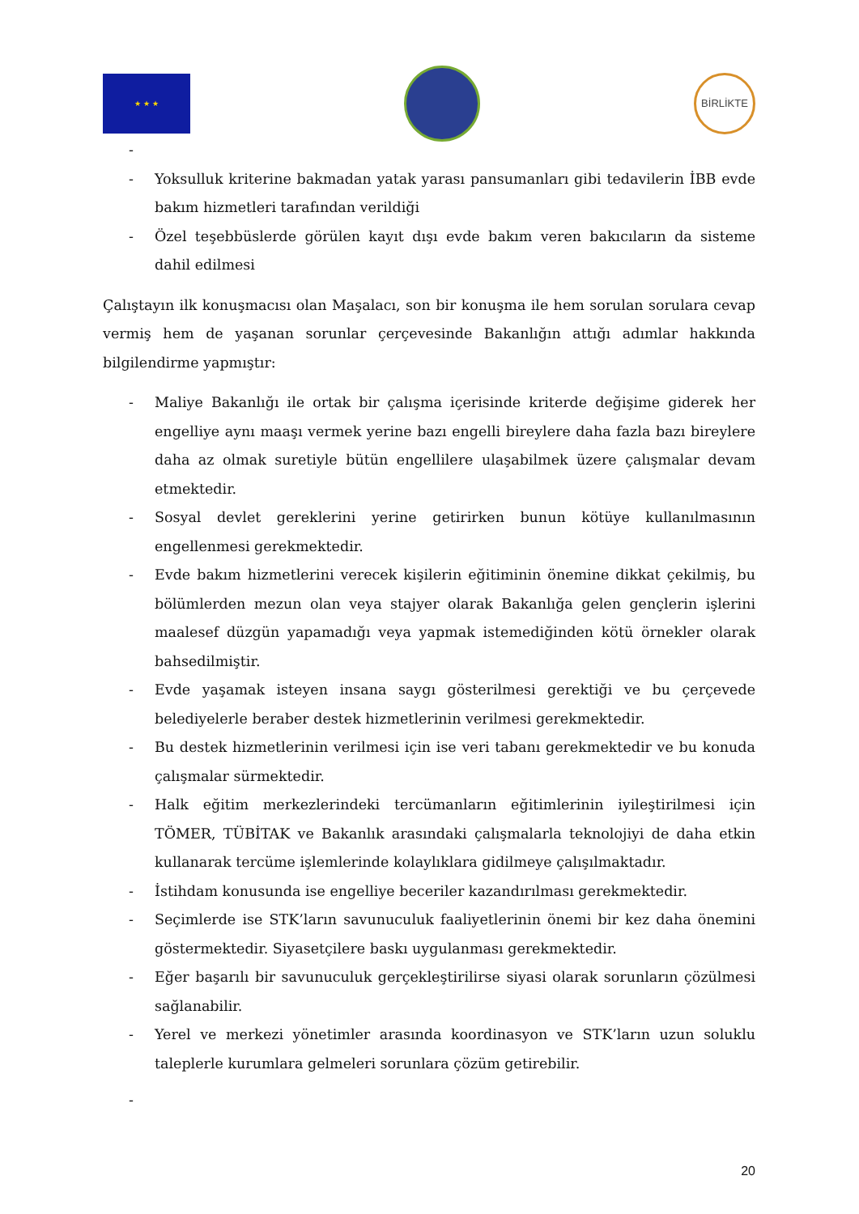★ ★ ★
BİRLİKTE
-
- Yoksulluk kriterine bakmadan yatak yarası pansumanları gibi tedavilerin İBB evde bakım hizmetleri tarafından verildiği
- Özel teşebbüslerde görülen kayıt dışı evde bakım veren bakıcıların da sisteme dahil edilmesi
Çalıştayın ilk konuşmacısı olan Maşalacı, son bir konuşma ile hem sorulan sorulara cevap vermiş hem de yaşanan sorunlar çerçevesinde Bakanlığın attığı adımlar hakkında bilgilendirme yapmıştır:
- Maliye Bakanlığı ile ortak bir çalışma içerisinde kriterde değişime giderek her engelliye aynı maaşı vermek yerine bazı engelli bireylere daha fazla bazı bireylere daha az olmak suretiyle bütün engellilere ulaşabilmek üzere çalışmalar devam etmektedir.
- Sosyal devlet gereklerini yerine getirirken bunun kötüye kullanılmasının engellenmesi gerekmektedir.
- Evde bakım hizmetlerini verecek kişilerin eğitiminin önemine dikkat çekilmiş, bu bölümlerden mezun olan veya stajyer olarak Bakanlığa gelen gençlerin işlerini maalesef düzgün yapamadığı veya yapmak istemediğinden kötü örnekler olarak bahsedilmiştir.
- Evde yaşamak isteyen insana saygı gösterilmesi gerektiği ve bu çerçevede belediyelerle beraber destek hizmetlerinin verilmesi gerekmektedir.
- Bu destek hizmetlerinin verilmesi için ise veri tabanı gerekmektedir ve bu konuda çalışmalar sürmektedir.
- Halk eğitim merkezlerindeki tercümanların eğitimlerinin iyileştirilmesi için TÖMER, TÜBİTAK ve Bakanlık arasındaki çalışmalarla teknolojiyi de daha etkin kullanarak tercüme işlemlerinde kolaylıklara gidilmeye çalışılmaktadır.
- İstihdam konusunda ise engelliye beceriler kazandırılması gerekmektedir.
- Seçimlerde ise STK’ların savunuculuk faaliyetlerinin önemi bir kez daha önemini göstermektedir. Siyasetçilere baskı uygulanması gerekmektedir.
- Eğer başarılı bir savunuculuk gerçekleştirilirse siyasi olarak sorunların çözülmesi sağlanabilir.
- Yerel ve merkezi yönetimler arasında koordinasyon ve STK’ların uzun soluklu taleplerle kurumlara gelmeleri sorunlara çözüm getirebilir.
-
20